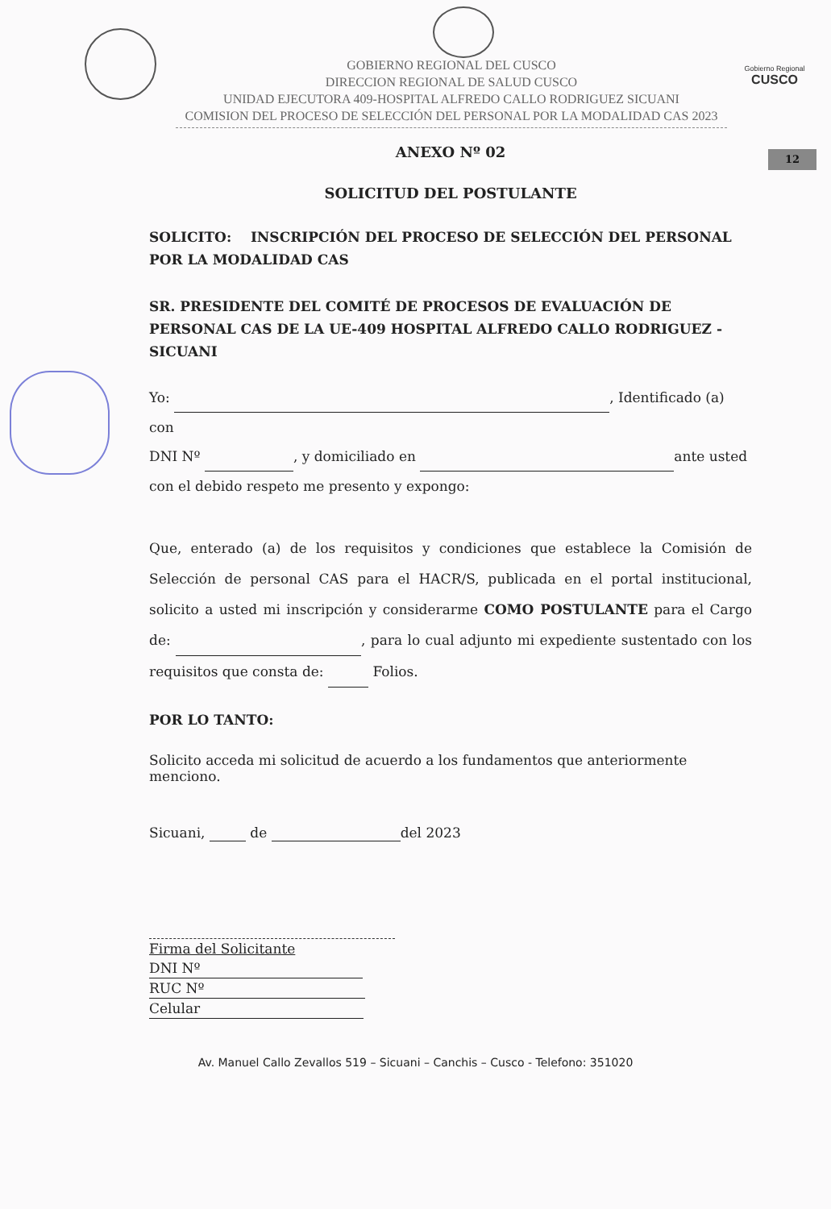GOBIERNO REGIONAL DEL CUSCO
DIRECCION REGIONAL DE SALUD CUSCO
UNIDAD EJECUTORA 409-HOSPITAL ALFREDO CALLO RODRIGUEZ SICUANI
COMISION DEL PROCESO DE SELECCIÓN DEL PERSONAL POR LA MODALIDAD CAS 2023
Gobierno Regional
CUSCO
12
ANEXO Nº 02
SOLICITUD DEL POSTULANTE
SOLICITO: INSCRIPCIÓN DEL PROCESO DE SELECCIÓN DEL PERSONAL POR LA MODALIDAD CAS
SR. PRESIDENTE DEL COMITÉ DE PROCESOS DE EVALUACIÓN DE PERSONAL CAS DE LA UE-409 HOSPITAL ALFREDO CALLO RODRIGUEZ - SICUANI
Yo: , Identificado (a) con
DNI Nº , y domiciliado en ante usted
con el debido respeto me presento y expongo:
Que, enterado (a) de los requisitos y condiciones que establece la Comisión de Selección de personal CAS para el HACR/S, publicada en el portal institucional, solicito a usted mi inscripción y considerarme COMO POSTULANTE para el Cargo de: , para lo cual adjunto mi expediente sustentado con los requisitos que consta de: Folios.
POR LO TANTO:
Solicito acceda mi solicitud de acuerdo a los fundamentos que anteriormente menciono.
Sicuani, de del 2023
Firma del Solicitante
DNI Nº
RUC Nº
Celular
Av. Manuel Callo Zevallos 519 – Sicuani – Canchis – Cusco - Telefono: 351020